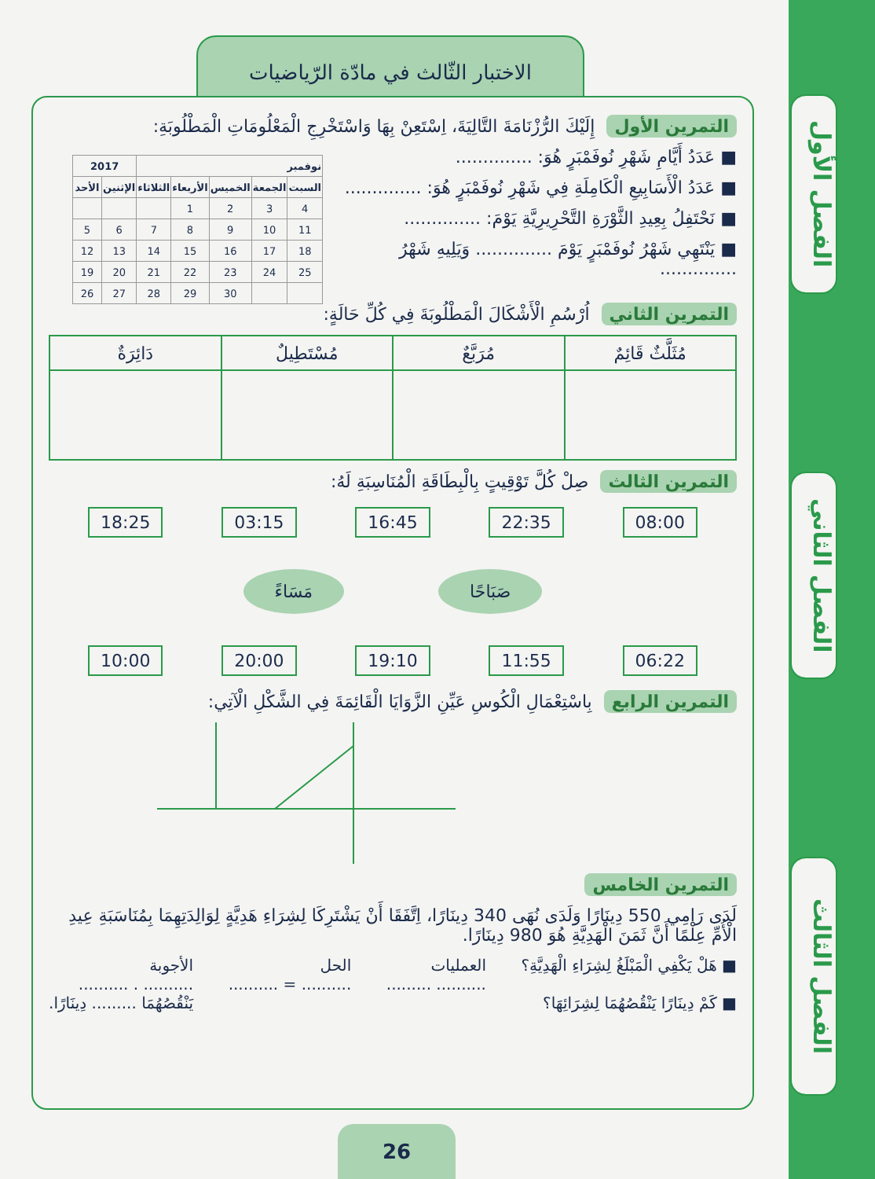الفصل الأول
الفصل الثاني
الفصل الثالث
الاختبار الثّالث في مادّة الرّياضيات
التمرين الأول إِلَيْكَ الرُّزْنَامَةَ التَّالِيَةَ، اِسْتَعِنْ بِهَا وَاسْتَخْرِجِ الْمَعْلُومَاتِ الْمَطْلُوبَةِ:
| نوفمبر | | | | | 2017 | |
| --- | --- | --- | --- | --- | --- | --- |
| السبت | الجمعة | الخميس | الأربعاء | الثلاثاء | الإثنين | الأحد |
| 4 | 3 | 2 | 1 | | | |
| 11 | 10 | 9 | 8 | 7 | 6 | 5 |
| 18 | 17 | 16 | 15 | 14 | 13 | 12 |
| 25 | 24 | 23 | 22 | 21 | 20 | 19 |
| | | 30 | 29 | 28 | 27 | 26 |
■ عَدَدُ أَيَّامِ شَهْرِ نُوفَمْبَرٍ هُوَ: ..............
■ عَدَدُ الْأَسَابِيعِ الْكَامِلَةِ فِي شَهْرِ نُوفَمْبَرٍ هُوَ: ..............
■ نَحْتَفِلُ بِعِيدِ الثَّوْرَةِ التَّحْرِيرِيَّةِ يَوْمَ: ..............
■ يَنْتَهِي شَهْرُ نُوفَمْبَرٍ يَوْمَ .............. وَيَلِيهِ شَهْرُ ..............
التمرين الثاني اُرْسُمِ الْأَشْكَالَ الْمَطْلُوبَةَ فِي كُلِّ حَالَةٍ:
| مُثَلَّثٌ قَائِمٌ | مُرَبَّعٌ | مُسْتَطِيلٌ | دَائِرَةٌ |
| --- | --- | --- | --- |
التمرين الثالث صِلْ كُلَّ تَوْقِيتٍ بِالْبِطَاقَةِ الْمُنَاسِبَةِ لَهُ:
08:00 22:35 16:45 03:15 18:25
صَبَاحًا مَسَاءً
06:22 11:55 19:10 20:00 10:00
التمرين الرابع بِاسْتِعْمَالِ الْكُوسِ عَيِّنِ الزَّوَايَا الْقَائِمَةَ فِي الشَّكْلِ الْآتِي:
التمرين الخامس
لَدَى رَامِي 550 دِينَارًا وَلَدَى نُهَى 340 دِينَارًا، اِتَّفَقَا أَنْ يَشْتَرِكَا لِشِرَاءِ هَدِيَّةٍ لِوَالِدَتِهِمَا بِمُنَاسَبَةِ عِيدِ الْأُمِّ عِلْمًا أَنَّ ثَمَنَ الْهَدِيَّةِ هُوَ 980 دِينَارًا.
■ هَلْ يَكْفِي الْمَبْلَغُ لِشِرَاءِ الْهَدِيَّةِ؟
■ كَمْ دِينَارًا يَنْقُصُهُمَا لِشِرَائِهَا؟
العمليات
.......... .........
الحل
.......... = ..........
الأجوبة
.......... . ..........
يَنْقُصُهُمَا ......... دِينَارًا.
26